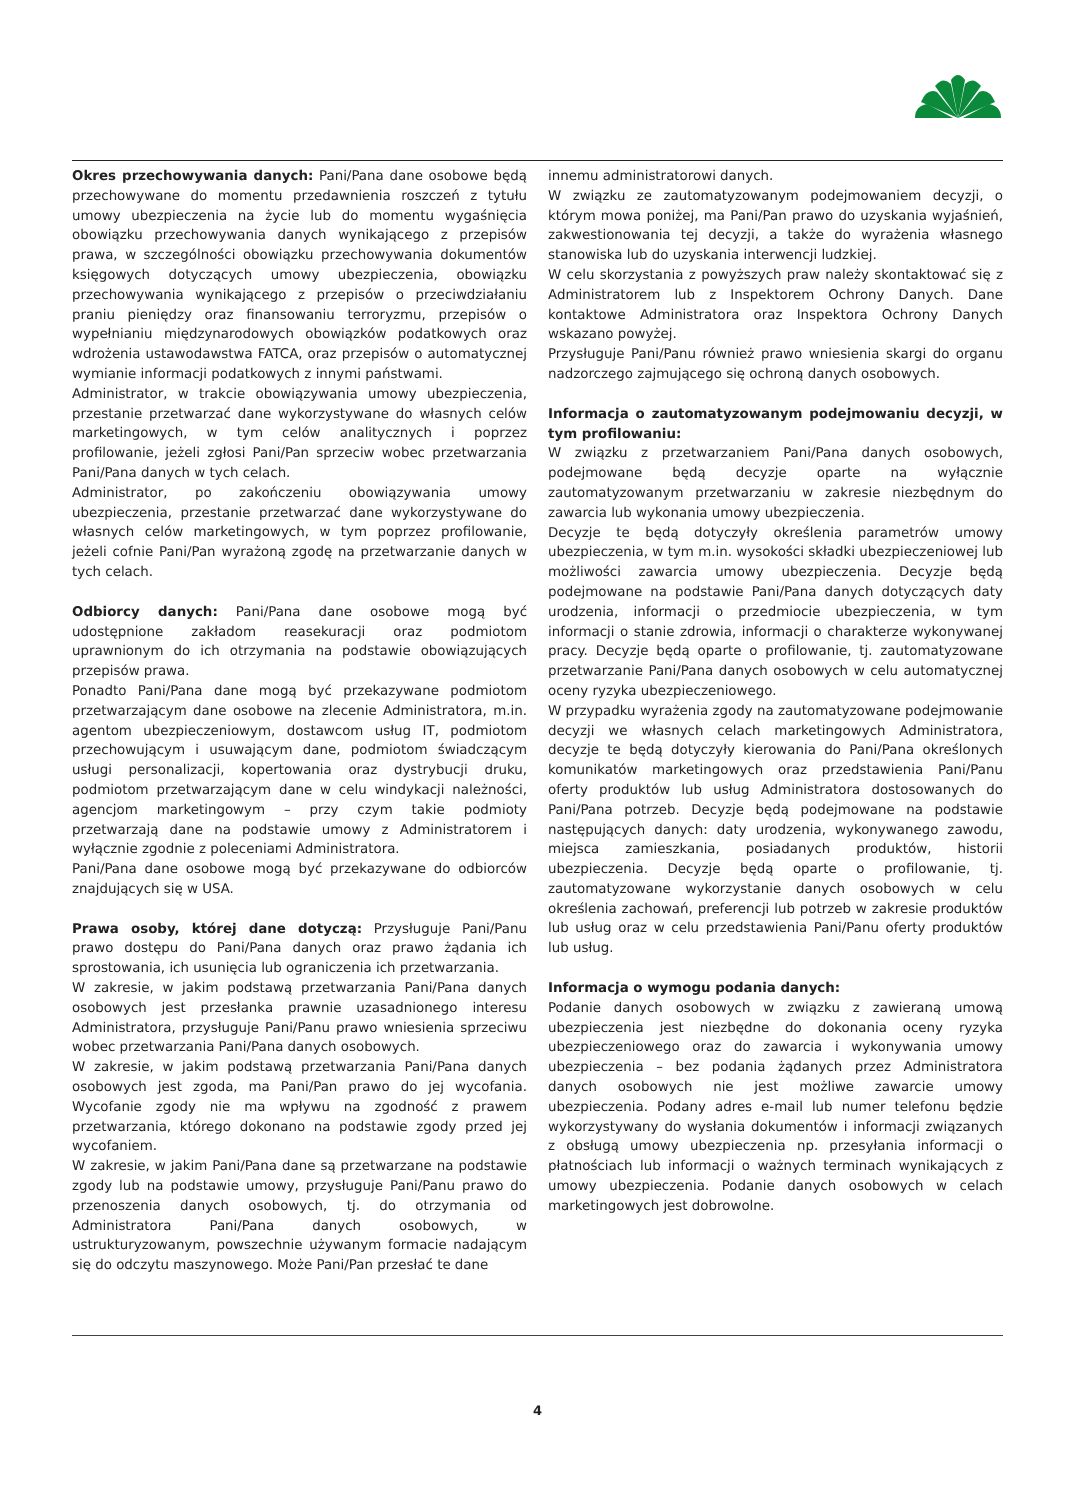Okres przechowywania danych: Pani/Pana dane osobowe będą przechowywane do momentu przedawnienia roszczeń z tytułu umowy ubezpieczenia na życie lub do momentu wygaśnięcia obowiązku przechowywania danych wynikającego z przepisów prawa, w szczególności obowiązku przechowywania dokumentów księgowych dotyczących umowy ubezpieczenia, obowiązku przechowywania wynikającego z przepisów o przeciwdziałaniu praniu pieniędzy oraz finansowaniu terroryzmu, przepisów o wypełnianiu międzynarodowych obowiązków podatkowych oraz wdrożenia ustawodawstwa FATCA, oraz przepisów o automatycznej wymianie informacji podatkowych z innymi państwami.
Administrator, w trakcie obowiązywania umowy ubezpieczenia, przestanie przetwarzać dane wykorzystywane do własnych celów marketingowych, w tym celów analitycznych i poprzez profilowanie, jeżeli zgłosi Pani/Pan sprzeciw wobec przetwarzania Pani/Pana danych w tych celach.
Administrator, po zakończeniu obowiązywania umowy ubezpieczenia, przestanie przetwarzać dane wykorzystywane do własnych celów marketingowych, w tym poprzez profilowanie, jeżeli cofnie Pani/Pan wyrażoną zgodę na przetwarzanie danych w tych celach.
Odbiorcy danych: Pani/Pana dane osobowe mogą być udostępnione zakładom reasekuracji oraz podmiotom uprawnionym do ich otrzymania na podstawie obowiązujących przepisów prawa.
Ponadto Pani/Pana dane mogą być przekazywane podmiotom przetwarzającym dane osobowe na zlecenie Administratora, m.in. agentom ubezpieczeniowym, dostawcom usług IT, podmiotom przechowującym i usuwającym dane, podmiotom świadczącym usługi personalizacji, kopertowania oraz dystrybucji druku, podmiotom przetwarzającym dane w celu windykacji należności, agencjom marketingowym – przy czym takie podmioty przetwarzają dane na podstawie umowy z Administratorem i wyłącznie zgodnie z poleceniami Administratora.
Pani/Pana dane osobowe mogą być przekazywane do odbiorców znajdujących się w USA.
Prawa osoby, której dane dotyczą: Przysługuje Pani/Panu prawo dostępu do Pani/Pana danych oraz prawo żądania ich sprostowania, ich usunięcia lub ograniczenia ich przetwarzania.
W zakresie, w jakim podstawą przetwarzania Pani/Pana danych osobowych jest przesłanka prawnie uzasadnionego interesu Administratora, przysługuje Pani/Panu prawo wniesienia sprzeciwu wobec przetwarzania Pani/Pana danych osobowych.
W zakresie, w jakim podstawą przetwarzania Pani/Pana danych osobowych jest zgoda, ma Pani/Pan prawo do jej wycofania. Wycofanie zgody nie ma wpływu na zgodność z prawem przetwarzania, którego dokonano na podstawie zgody przed jej wycofaniem.
W zakresie, w jakim Pani/Pana dane są przetwarzane na podstawie zgody lub na podstawie umowy, przysługuje Pani/Panu prawo do przenoszenia danych osobowych, tj. do otrzymania od Administratora Pani/Pana danych osobowych, w ustrukturyzowanym, powszechnie używanym formacie nadającym się do odczytu maszynowego. Może Pani/Pan przesłać te dane
innemu administratorowi danych.
W związku ze zautomatyzowanym podejmowaniem decyzji, o którym mowa poniżej, ma Pani/Pan prawo do uzyskania wyjaśnień, zakwestionowania tej decyzji, a także do wyrażenia własnego stanowiska lub do uzyskania interwencji ludzkiej.
W celu skorzystania z powyższych praw należy skontaktować się z Administratorem lub z Inspektorem Ochrony Danych. Dane kontaktowe Administratora oraz Inspektora Ochrony Danych wskazano powyżej.
Przysługuje Pani/Panu również prawo wniesienia skargi do organu nadzorczego zajmującego się ochroną danych osobowych.
Informacja o zautomatyzowanym podejmowaniu decyzji, w tym profilowaniu:
W związku z przetwarzaniem Pani/Pana danych osobowych, podejmowane będą decyzje oparte na wyłącznie zautomatyzowanym przetwarzaniu w zakresie niezbędnym do zawarcia lub wykonania umowy ubezpieczenia.
Decyzje te będą dotyczyły określenia parametrów umowy ubezpieczenia, w tym m.in. wysokości składki ubezpieczeniowej lub możliwości zawarcia umowy ubezpieczenia. Decyzje będą podejmowane na podstawie Pani/Pana danych dotyczących daty urodzenia, informacji o przedmiocie ubezpieczenia, w tym informacji o stanie zdrowia, informacji o charakterze wykonywanej pracy. Decyzje będą oparte o profilowanie, tj. zautomatyzowane przetwarzanie Pani/Pana danych osobowych w celu automatycznej oceny ryzyka ubezpieczeniowego.
W przypadku wyrażenia zgody na zautomatyzowane podejmowanie decyzji we własnych celach marketingowych Administratora, decyzje te będą dotyczyły kierowania do Pani/Pana określonych komunikatów marketingowych oraz przedstawienia Pani/Panu oferty produktów lub usług Administratora dostosowanych do Pani/Pana potrzeb. Decyzje będą podejmowane na podstawie następujących danych: daty urodzenia, wykonywanego zawodu, miejsca zamieszkania, posiadanych produktów, historii ubezpieczenia. Decyzje będą oparte o profilowanie, tj. zautomatyzowane wykorzystanie danych osobowych w celu określenia zachowań, preferencji lub potrzeb w zakresie produktów lub usług oraz w celu przedstawienia Pani/Panu oferty produktów lub usług.
Informacja o wymogu podania danych:
Podanie danych osobowych w związku z zawieraną umową ubezpieczenia jest niezbędne do dokonania oceny ryzyka ubezpieczeniowego oraz do zawarcia i wykonywania umowy ubezpieczenia – bez podania żądanych przez Administratora danych osobowych nie jest możliwe zawarcie umowy ubezpieczenia. Podany adres e-mail lub numer telefonu będzie wykorzystywany do wysłania dokumentów i informacji związanych z obsługą umowy ubezpieczenia np. przesyłania informacji o płatnościach lub informacji o ważnych terminach wynikających z umowy ubezpieczenia. Podanie danych osobowych w celach marketingowych jest dobrowolne.
4